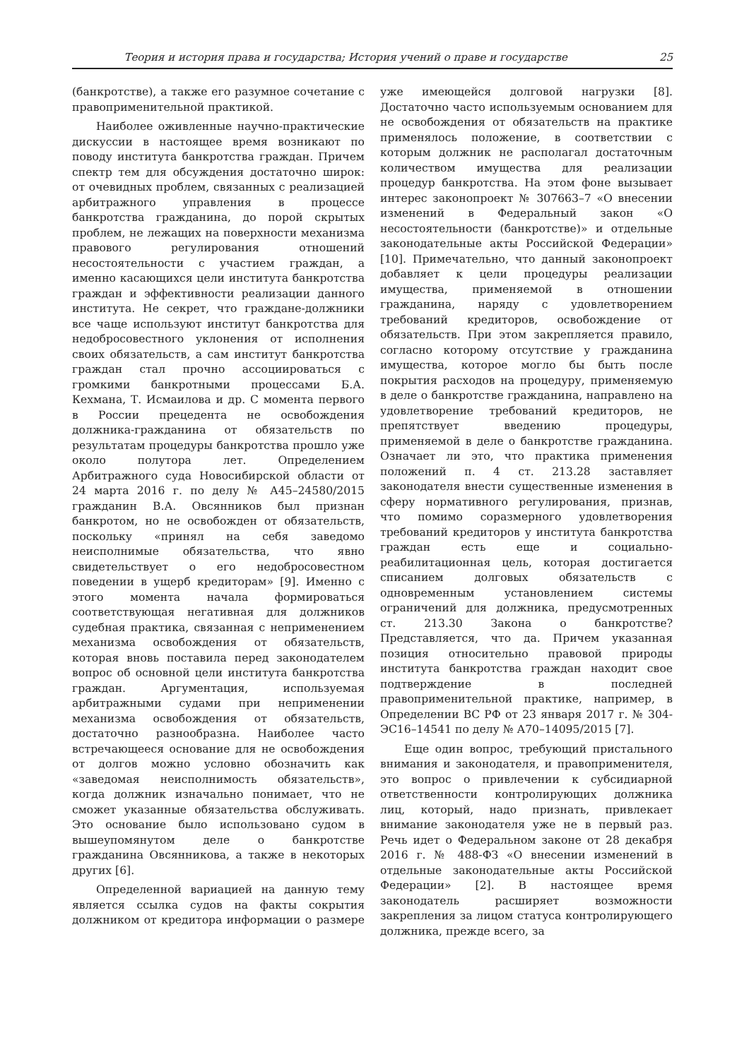Теория и история права и государства; История учений о праве и государстве 25
(банкротстве), а также его разумное сочетание с правоприменительной практикой.
Наиболее оживленные научно-практические дискуссии в настоящее время возникают по поводу института банкротства граждан. Причем спектр тем для обсуждения достаточно широк: от очевидных проблем, связанных с реализацией арбитражного управления в процессе банкротства гражданина, до порой скрытых проблем, не лежащих на поверхности механизма правового регулирования отношений несостоятельности с участием граждан, а именно касающихся цели института банкротства граждан и эффективности реализации данного института. Не секрет, что граждане-должники все чаще используют институт банкротства для недобросовестного уклонения от исполнения своих обязательств, а сам институт банкротства граждан стал прочно ассоциироваться с громкими банкротными процессами Б.А. Кехмана, Т. Исмаилова и др. С момента первого в России прецедента не освобождения должника-гражданина от обязательств по результатам процедуры банкротства прошло уже около полутора лет. Определением Арбитражного суда Новосибирской области от 24 марта 2016 г. по делу № А45–24580/2015 гражданин В.А. Овсянников был признан банкротом, но не освобожден от обязательств, поскольку «принял на себя заведомо неисполнимые обязательства, что явно свидетельствует о его недобросовестном поведении в ущерб кредиторам» [9]. Именно с этого момента начала формироваться соответствующая негативная для должников судебная практика, связанная с неприменением механизма освобождения от обязательств, которая вновь поставила перед законодателем вопрос об основной цели института банкротства граждан. Аргументация, используемая арбитражными судами при неприменении механизма освобождения от обязательств, достаточно разнообразна. Наиболее часто встречающееся основание для не освобождения от долгов можно условно обозначить как «заведомая неисполнимость обязательств», когда должник изначально понимает, что не сможет указанные обязательства обслуживать. Это основание было использовано судом в вышеупомянутом деле о банкротстве гражданина Овсянникова, а также в некоторых других [6].
Определенной вариацией на данную тему является ссылка судов на факты сокрытия должником от кредитора информации о размере уже имеющейся долговой нагрузки [8]. Достаточно часто используемым основанием для не освобождения от обязательств на практике применялось положение, в соответствии с которым должник не располагал достаточным количеством имущества для реализации процедур банкротства. На этом фоне вызывает интерес законопроект № 307663–7 «О внесении изменений в Федеральный закон «О несостоятельности (банкротстве)» и отдельные законодательные акты Российской Федерации» [10]. Примечательно, что данный законопроект добавляет к цели процедуры реализации имущества, применяемой в отношении гражданина, наряду с удовлетворением требований кредиторов, освобождение от обязательств. При этом закрепляется правило, согласно которому отсутствие у гражданина имущества, которое могло бы быть после покрытия расходов на процедуру, применяемую в деле о банкротстве гражданина, направлено на удовлетворение требований кредиторов, не препятствует введению процедуры, применяемой в деле о банкротстве гражданина. Означает ли это, что практика применения положений п. 4 ст. 213.28 заставляет законодателя внести существенные изменения в сферу нормативного регулирования, признав, что помимо соразмерного удовлетворения требований кредиторов у института банкротства граждан есть еще и социально-реабилитационная цель, которая достигается списанием долговых обязательств с одновременным установлением системы ограничений для должника, предусмотренных ст. 213.30 Закона о банкротстве? Представляется, что да. Причем указанная позиция относительно правовой природы института банкротства граждан находит свое подтверждение в последней правоприменительной практике, например, в Определении ВС РФ от 23 января 2017 г. № 304-ЭС16–14541 по делу № А70–14095/2015 [7].
Еще один вопрос, требующий пристального внимания и законодателя, и правоприменителя, это вопрос о привлечении к субсидиарной ответственности контролирующих должника лиц, который, надо признать, привлекает внимание законодателя уже не в первый раз. Речь идет о Федеральном законе от 28 декабря 2016 г. № 488-ФЗ «О внесении изменений в отдельные законодательные акты Российской Федерации» [2]. В настоящее время законодатель расширяет возможности закрепления за лицом статуса контролирующего должника, прежде всего, за